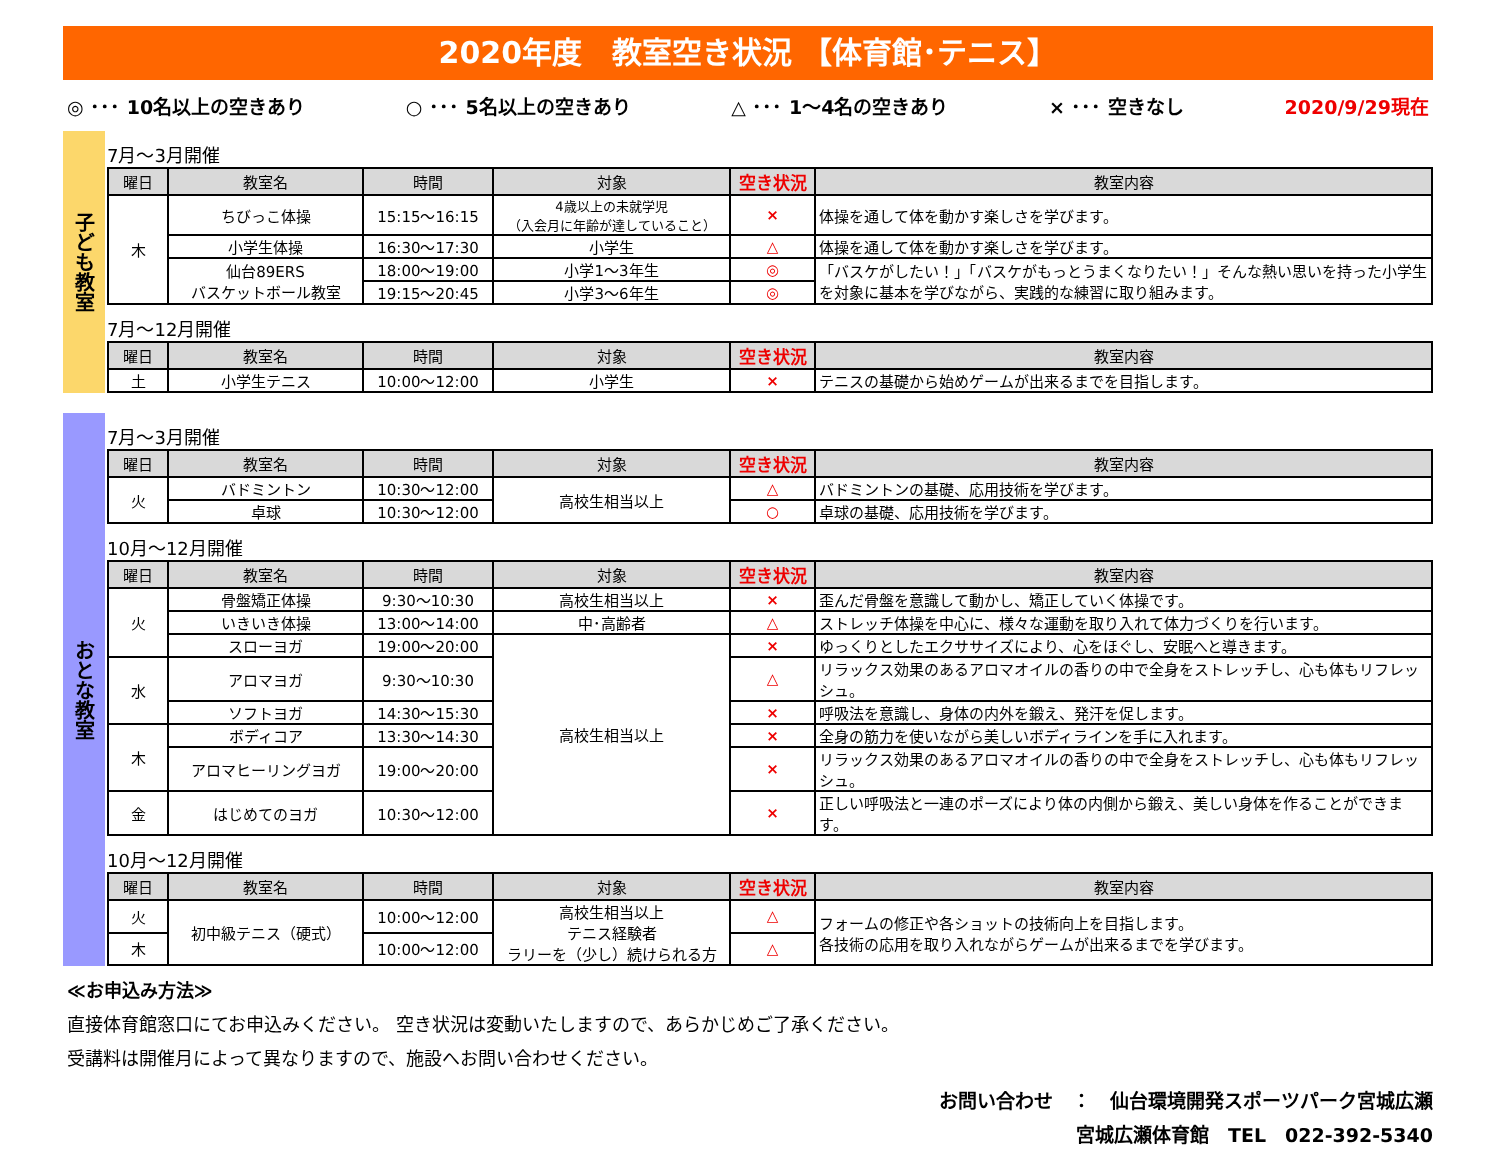2020年度　教室空き状況 【体育館･テニス】
◎ ･･･ 10名以上の空きあり ○ ･･･ 5名以上の空きあり △ ･･･ 1～4名の空きあり × ･･･ 空きなし 2020/9/29現在
子ども教室
7月～3月開催
| 曜日 | 教室名 | 時間 | 対象 | 空き状況 | 教室内容 |
| --- | --- | --- | --- | --- | --- |
| 木 | ちびっこ体操 | 15:15～16:15 | 4歳以上の未就学児 （入会月に年齢が達していること） | × | 体操を通して体を動かす楽しさを学びます。 |
| | 小学生体操 | 16:30～17:30 | 小学生 | △ | 体操を通して体を動かす楽しさを学びます。 |
| | 仙台89ERS バスケットボール教室 | 18:00～19:00 | 小学1～3年生 | ◎ | 「バスケがしたい！」「バスケがもっとうまくなりたい！」そんな熱い思いを持った小学生を対象に基本を学びながら、実践的な練習に取り組みます。 |
| | | 19:15～20:45 | 小学3～6年生 | ◎ | |
7月～12月開催
| 曜日 | 教室名 | 時間 | 対象 | 空き状況 | 教室内容 |
| --- | --- | --- | --- | --- | --- |
| 土 | 小学生テニス | 10:00～12:00 | 小学生 | × | テニスの基礎から始めゲームが出来るまでを目指します。 |
おとな教室
7月～3月開催
| 曜日 | 教室名 | 時間 | 対象 | 空き状況 | 教室内容 |
| --- | --- | --- | --- | --- | --- |
| 火 | バドミントン | 10:30～12:00 | 高校生相当以上 | △ | バドミントンの基礎、応用技術を学びます。 |
| | 卓球 | 10:30～12:00 | | ○ | 卓球の基礎、応用技術を学びます。 |
10月～12月開催
| 曜日 | 教室名 | 時間 | 対象 | 空き状況 | 教室内容 |
| --- | --- | --- | --- | --- | --- |
| 火 | 骨盤矯正体操 | 9:30～10:30 | 高校生相当以上 | × | 歪んだ骨盤を意識して動かし、矯正していく体操です。 |
| | いきいき体操 | 13:00～14:00 | 中･高齢者 | △ | ストレッチ体操を中心に、様々な運動を取り入れて体力づくりを行います。 |
| | スローヨガ | 19:00～20:00 | 高校生相当以上 | × | ゆっくりとしたエクササイズにより、心をほぐし、安眠へと導きます。 |
| 水 | アロマヨガ | 9:30～10:30 | | △ | リラックス効果のあるアロマオイルの香りの中で全身をストレッチし、心も体もリフレッシュ。 |
| | ソフトヨガ | 14:30～15:30 | | × | 呼吸法を意識し、身体の内外を鍛え、発汗を促します。 |
| 木 | ボディコア | 13:30～14:30 | | × | 全身の筋力を使いながら美しいボディラインを手に入れます。 |
| | アロマヒーリングヨガ | 19:00～20:00 | | × | リラックス効果のあるアロマオイルの香りの中で全身をストレッチし、心も体もリフレッシュ。 |
| 金 | はじめてのヨガ | 10:30～12:00 | | × | 正しい呼吸法と一連のポーズにより体の内側から鍛え、美しい身体を作ることができます。 |
10月～12月開催
| 曜日 | 教室名 | 時間 | 対象 | 空き状況 | 教室内容 |
| --- | --- | --- | --- | --- | --- |
| 火 | 初中級テニス（硬式） | 10:00～12:00 | 高校生相当以上 テニス経験者 ラリーを（少し）続けられる方 | △ | フォームの修正や各ショットの技術向上を目指します。 各技術の応用を取り入れながらゲームが出来るまでを学びます。 |
| 木 | | 10:00～12:00 | | △ | |
≪お申込み方法≫
直接体育館窓口にてお申込みください。 空き状況は変動いたしますので、あらかじめご了承ください。
受講料は開催月によって異なりますので、施設へお問い合わせください。
お問い合わせ　：　仙台環境開発スポーツパーク宮城広瀬
宮城広瀬体育館　TEL　022-392-5340